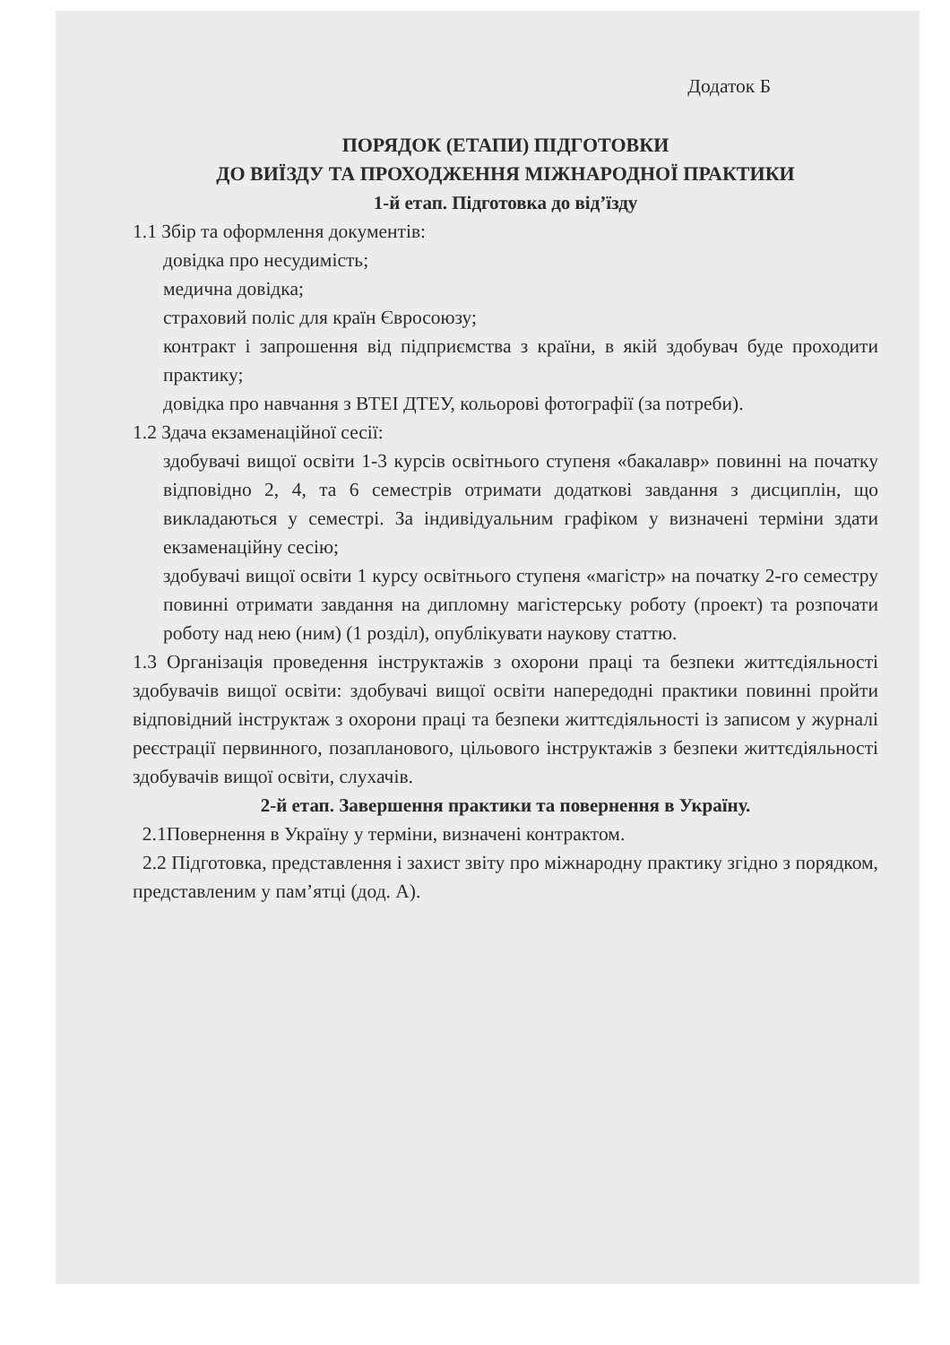Додаток Б
ПОРЯДОК (ЕТАПИ) ПІДГОТОВКИ
ДО ВИЇЗДУ ТА ПРОХОДЖЕННЯ МІЖНАРОДНОЇ ПРАКТИКИ
1-й етап. Підготовка до від’їзду
1.1 Збір та оформлення документів:
довідка про несудимість;
медична довідка;
страховий поліс для країн Євросоюзу;
контракт і запрошення від підприємства з країни, в якій здобувач буде проходити практику;
довідка про навчання з ВТЕІ ДТЕУ, кольорові фотографії (за потреби).
1.2 Здача екзаменаційної сесії:
здобувачі вищої освіти 1-3 курсів освітнього ступеня «бакалавр» повинні на початку відповідно 2, 4, та 6 семестрів отримати додаткові завдання з дисциплін, що викладаються у семестрі. За індивідуальним графіком у визначені терміни здати екзаменаційну сесію;
здобувачі вищої освіти 1 курсу освітнього ступеня «магістр» на початку 2-го семестру повинні отримати завдання на дипломну магістерську роботу (проект) та розпочати роботу над нею (ним) (1 розділ), опублікувати наукову статтю.
1.3 Організація проведення інструктажів з охорони праці та безпеки життєдіяльності здобувачів вищої освіти: здобувачі вищої освіти напередодні практики повинні пройти відповідний інструктаж з охорони праці та безпеки життєдіяльності із записом у журналі реєстрації первинного, позапланового, цільового інструктажів з безпеки життєдіяльності здобувачів вищої освіти, слухачів.
2-й етап. Завершення практики та повернення в Україну.
2.1Повернення в Україну у терміни, визначені контрактом.
2.2 Підготовка, представлення і захист звіту про міжнародну практику згідно з порядком, представленим у пам’ятці (дод. А).